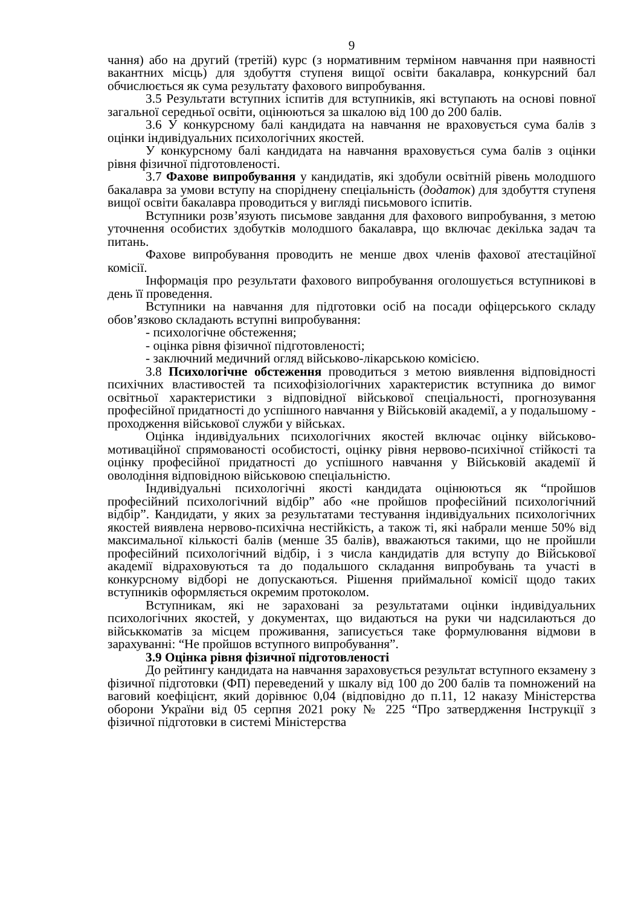9
чання) або на другий (третій) курс (з нормативним терміном навчання при наявності вакантних місць) для здобуття ступеня вищої освіти бакалавра, конкурсний бал обчислюється як сума результату фахового випробування.
3.5 Результати вступних іспитів для вступників, які вступають на основі повної загальної середньої освіти, оцінюються за шкалою від 100 до 200 балів.
3.6 У конкурсному балі кандидата на навчання не враховується сума балів з оцінки індивідуальних психологічних якостей.
У конкурсному балі кандидата на навчання враховується сума балів з оцінки рівня фізичної підготовленості.
3.7 Фахове випробування у кандидатів, які здобули освітній рівень молодшого бакалавра за умови вступу на споріднену спеціальність (додаток) для здобуття ступеня вищої освіти бакалавра проводиться у вигляді письмового іспитів.
Вступники розв’язують письмове завдання для фахового випробування, з метою уточнення особистих здобутків молодшого бакалавра, що включає декілька задач та питань.
Фахове випробування проводить не менше двох членів фахової атестаційної комісії.
Інформація про результати фахового випробування оголошується вступникові в день її проведення.
Вступники на навчання для підготовки осіб на посади офіцерського складу обов’язково складають вступні випробування:
- психологічне обстеження;
- оцінка рівня фізичної підготовленості;
- заключний медичний огляд військово-лікарською комісією.
3.8 Психологічне обстеження проводиться з метою виявлення відповідності психічних властивостей та психофізіологічних характеристик вступника до вимог освітньої характеристики з відповідної військової спеціальності, прогнозування професійної придатності до успішного навчання у Військовій академії, а у подальшому - проходження військової служби у військах.
Оцінка індивідуальних психологічних якостей включає оцінку військово-мотиваційної спрямованості особистості, оцінку рівня нервово-психічної стійкості та оцінку професійної придатності до успішного навчання у Військовій академії й оволодіння відповідною військовою спеціальністю.
Індивідуальні психологічні якості кандидата оцінюються як “пройшов професійний психологічний відбір” або «не пройшов професійний психологічний відбір”. Кандидати, у яких за результатами тестування індивідуальних психологічних якостей виявлена нервово-психічна нестійкість, а також ті, які набрали менше 50% від максимальної кількості балів (менше 35 балів), вважаються такими, що не пройшли професійний психологічний відбір, і з числа кандидатів для вступу до Військової академії відраховуються та до подальшого складання випробувань та участі в конкурсному відборі не допускаються. Рішення приймальної комісії щодо таких вступників оформляється окремим протоколом.
Вступникам, які не зараховані за результатами оцінки індивідуальних психологічних якостей, у документах, що видаються на руки чи надсилаються до військкоматів за місцем проживання, записується таке формулювання відмови в зарахуванні: “Не пройшов вступного випробування”.
3.9 Оцінка рівня фізичної підготовленості
До рейтингу кандидата на навчання зараховується результат вступного екзамену з фізичної підготовки (ФП) переведений у шкалу від 100 до 200 балів та помножений на ваговий коефіцієнт, який дорівнює 0,04 (відповідно до п.11, 12 наказу Міністерства оборони України від 05 серпня 2021 року № 225 “Про затвердження Інструкції з фізичної підготовки в системі Міністерства